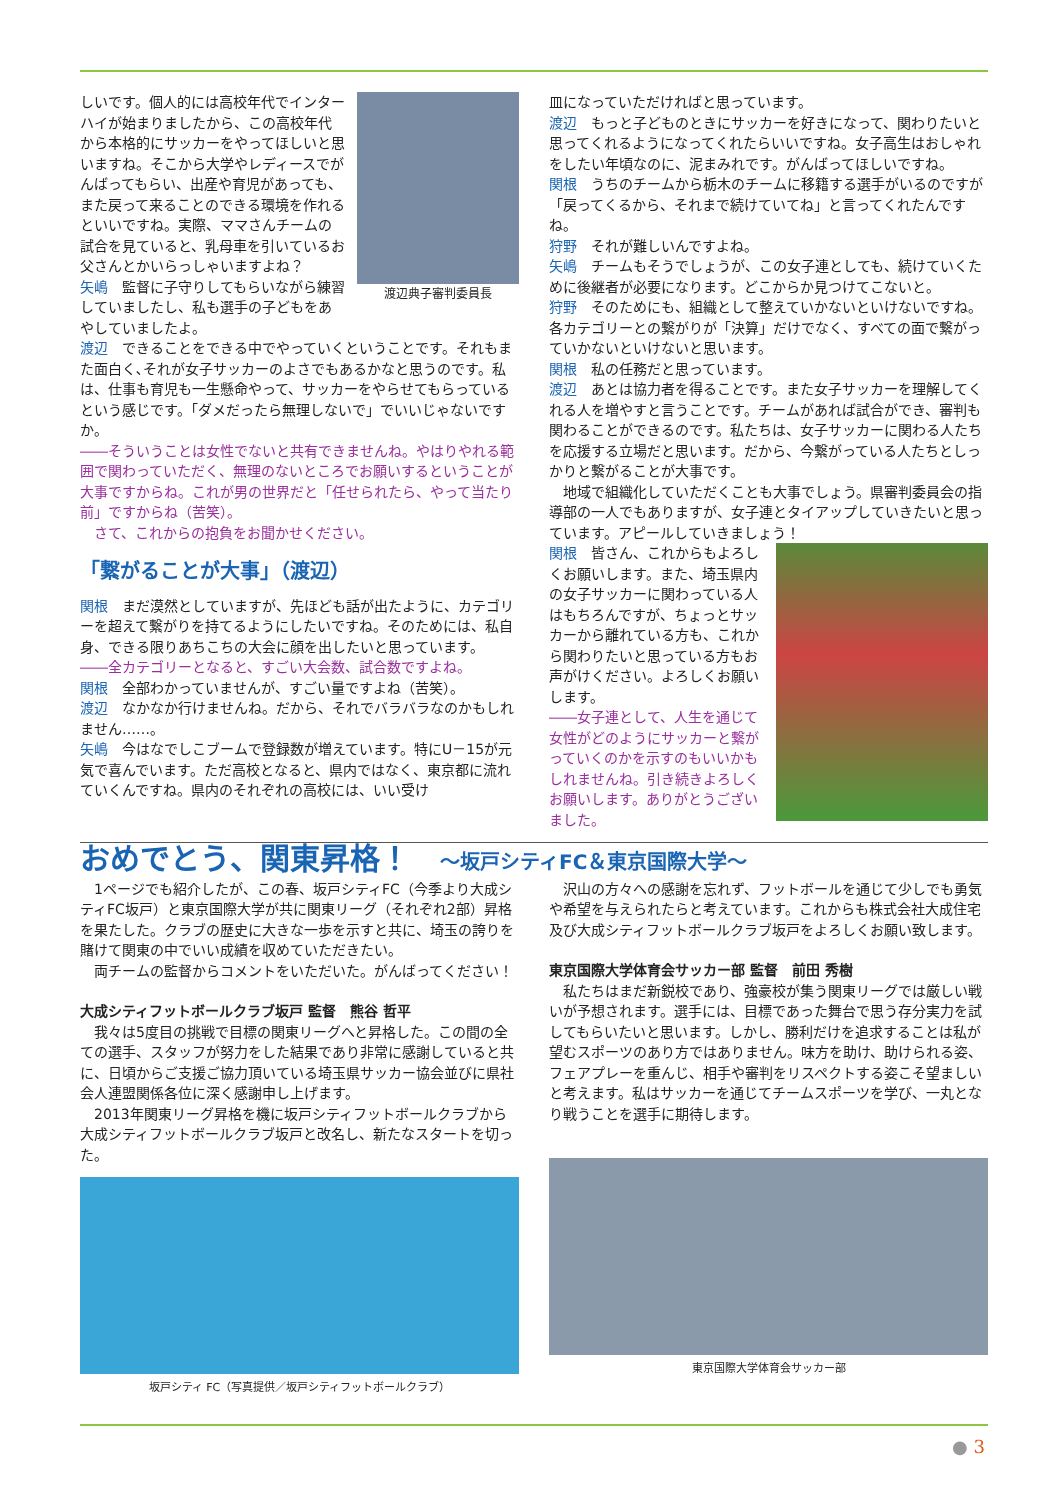渡辺典子審判委員長
しいです。個人的には高校年代でインターハイが始まりましたから、この高校年代から本格的にサッカーをやってほしいと思いますね。そこから大学やレディースでがんばってもらい、出産や育児があっても、また戻って来ることのできる環境を作れるといいですね。実際、ママさんチームの試合を見ていると、乳母車を引いているお父さんとかいらっしゃいますよね？
矢嶋　監督に子守りしてもらいながら練習していましたし、私も選手の子どもをあやしていましたよ。
渡辺　できることをできる中でやっていくということです。それもまた面白く､それが女子サッカーのよさでもあるかなと思うのです。私は、仕事も育児も一生懸命やって、サッカーをやらせてもらっているという感じです。「ダメだったら無理しないで」でいいじゃないですか。
――そういうことは女性でないと共有できませんね。やはりやれる範囲で関わっていただく、無理のないところでお願いするということが大事ですからね。これが男の世界だと「任せられたら、やって当たり前」ですからね（苦笑）。
　さて、これからの抱負をお聞かせください。
「繋がることが大事」（渡辺）
関根　まだ漠然としていますが、先ほども話が出たように、カテゴリーを超えて繋がりを持てるようにしたいですね。そのためには、私自身、できる限りあちこちの大会に顔を出したいと思っています。
――全カテゴリーとなると、すごい大会数、試合数ですよね。
関根　全部わかっていませんが、すごい量ですよね（苦笑）。
渡辺　なかなか行けませんね。だから、それでバラバラなのかもしれません……。
矢嶋　今はなでしこブームで登録数が増えています。特にU－15が元気で喜んでいます。ただ高校となると、県内ではなく、東京都に流れていくんですね。県内のそれぞれの高校には、いい受け
皿になっていただければと思っています。
渡辺　もっと子どものときにサッカーを好きになって、関わりたいと思ってくれるようになってくれたらいいですね。女子高生はおしゃれをしたい年頃なのに、泥まみれです。がんばってほしいですね。
関根　うちのチームから栃木のチームに移籍する選手がいるのですが「戻ってくるから、それまで続けていてね」と言ってくれたんですね。
狩野　それが難しいんですよね。
矢嶋　チームもそうでしょうが、この女子連としても、続けていくために後継者が必要になります。どこからか見つけてこないと。
狩野　そのためにも、組織として整えていかないといけないですね。各カテゴリーとの繋がりが「決算」だけでなく、すべての面で繋がっていかないといけないと思います。
関根　私の任務だと思っています。
渡辺　あとは協力者を得ることです。また女子サッカーを理解してくれる人を増やすと言うことです。チームがあれば試合ができ、審判も関わることができるのです。私たちは、女子サッカーに関わる人たちを応援する立場だと思います。だから、今繋がっている人たちとしっかりと繋がることが大事です。
　地域で組織化していただくことも大事でしょう。県審判委員会の指導部の一人でもありますが、女子連とタイアップしていきたいと思っています。アピールしていきましょう！
関根　皆さん、これからもよろしくお願いします。また、埼玉県内の女子サッカーに関わっている人はもちろんですが、ちょっとサッカーから離れている方も、これから関わりたいと思っている方もお声がけください。よろしくお願いします。
――女子連として、人生を通じて女性がどのようにサッカーと繋がっていくのかを示すのもいいかもしれませんね。引き続きよろしくお願いします。ありがとうございました。
おめでとう、関東昇格！ ～坂戸シティFC＆東京国際大学～
　1ページでも紹介したが、この春、坂戸シティFC（今季より大成シティFC坂戸）と東京国際大学が共に関東リーグ（それぞれ2部）昇格を果たした。クラブの歴史に大きな一歩を示すと共に、埼玉の誇りを賭けて関東の中でいい成績を収めていただきたい。
　両チームの監督からコメントをいただいた。がんばってください！
大成シティフットボールクラブ坂戸 監督　熊谷 哲平
　我々は5度目の挑戦で目標の関東リーグへと昇格した。この間の全ての選手、スタッフが努力をした結果であり非常に感謝していると共に、日頃からご支援ご協力頂いている埼玉県サッカー協会並びに県社会人連盟関係各位に深く感謝申し上げます。
　2013年関東リーグ昇格を機に坂戸シティフットボールクラブから大成シティフットボールクラブ坂戸と改名し、新たなスタートを切った。
坂戸シティ FC（写真提供／坂戸シティフットボールクラブ）
　沢山の方々への感謝を忘れず、フットボールを通じて少しでも勇気や希望を与えられたらと考えています。これからも株式会社大成住宅及び大成シティフットボールクラブ坂戸をよろしくお願い致します。
東京国際大学体育会サッカー部 監督　前田 秀樹
　私たちはまだ新鋭校であり、強豪校が集う関東リーグでは厳しい戦いが予想されます。選手には、目標であった舞台で思う存分実力を試してもらいたいと思います。しかし、勝利だけを追求することは私が望むスポーツのあり方ではありません。味方を助け、助けられる姿、フェアプレーを重んじ、相手や審判をリスペクトする姿こそ望ましいと考えます。私はサッカーを通じてチームスポーツを学び、一丸となり戦うことを選手に期待します。
東京国際大学体育会サッカー部
● 3